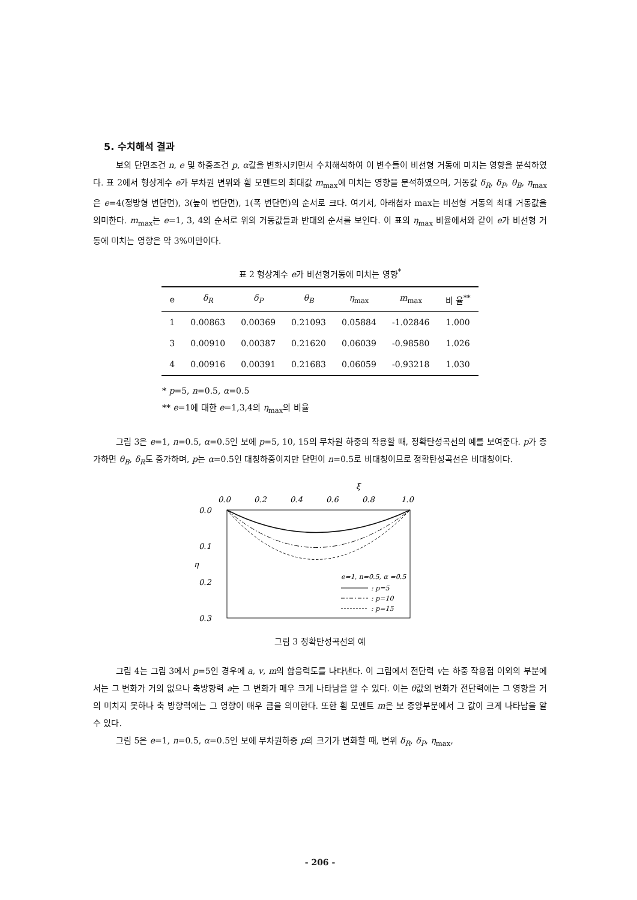5. 수치해석 결과
보의 단면조건 n, e 및 하중조건 p, α값을 변화시키면서 수치해석하여 이 변수들이 비선형 거동에 미치는 영향을 분석하였다. 표 2에서 형상계수 e가 무차원 변위와 휨 모멘트의 최대값 m<sub>max</sub>에 미치는 영향을 분석하였으며, 거동값 δ<sub>R</sub>, δ<sub>P</sub>, θ<sub>B</sub>, η<sub>max</sub>은 e=4(정방형 변단면), 3(높이 변단면), 1(폭 변단면)의 순서로 크다. 여기서, 아래첨자 max는 비선형 거동의 최대 거동값을 의미한다. m<sub>max</sub>는 e=1, 3, 4의 순서로 위의 거동값들과 반대의 순서를 보인다. 이 표의 η<sub>max</sub> 비율에서와 같이 e가 비선형 거동에 미치는 영향은 약 3%미만이다.
표 2 형상계수 e가 비선형거동에 미치는 영향<sup>*</sup>
| e | δ<sub>R</sub> | δ<sub>P</sub> | θ<sub>B</sub> | η<sub>max</sub> | m<sub>max</sub> | 비 율<sup>**</sup> |
| --- | --- | --- | --- | --- | --- | --- |
| 1 | 0.00863 | 0.00369 | 0.21093 | 0.05884 | -1.02846 | 1.000 |
| 3 | 0.00910 | 0.00387 | 0.21620 | 0.06039 | -0.98580 | 1.026 |
| 4 | 0.00916 | 0.00391 | 0.21683 | 0.06059 | -0.93218 | 1.030 |
* p=5, n=0.5, α=0.5
** e=1에 대한 e=1,3,4의 η<sub>max</sub>의 비율
그림 3은 e=1, n=0.5, α=0.5인 보에 p=5, 10, 15의 무차원 하중의 작용할 때, 정확탄성곡선의 예를 보여준다. p가 증가하면 θ<sub>B</sub>, δ<sub>R</sub>도 증가하며, p는 α=0.5인 대칭하중이지만 단면이 n=0.5로 비대칭이므로 정확탄성곡선은 비대칭이다.
ξ
0.0
0.2
0.4
0.6
0.8
1.0
0.0
0.1
0.2
0.3
η
e=1, n=0.5, α =0.5
: p=5
: p=10
: p=15
그림 3 정확탄성곡선의 예
그림 4는 그림 3에서 p=5인 경우에 a, v, m의 합응력도를 나타낸다. 이 그림에서 전단력 v는 하중 작용점 이외의 부분에서는 그 변화가 거의 없으나 축방향력 a는 그 변화가 매우 크게 나타남을 알 수 있다. 이는 θ값의 변화가 전단력에는 그 영향을 거의 미치지 못하나 축 방향력에는 그 영향이 매우 큼을 의미한다. 또한 휨 모멘트 m은 보 중앙부분에서 그 값이 크게 나타남을 알 수 있다.
그림 5은 e=1, n=0.5, α=0.5인 보에 무차원하중 p의 크기가 변화할 때, 변위 δ<sub>R</sub>, δ<sub>P</sub>, η<sub>max</sub>,
- 206 -